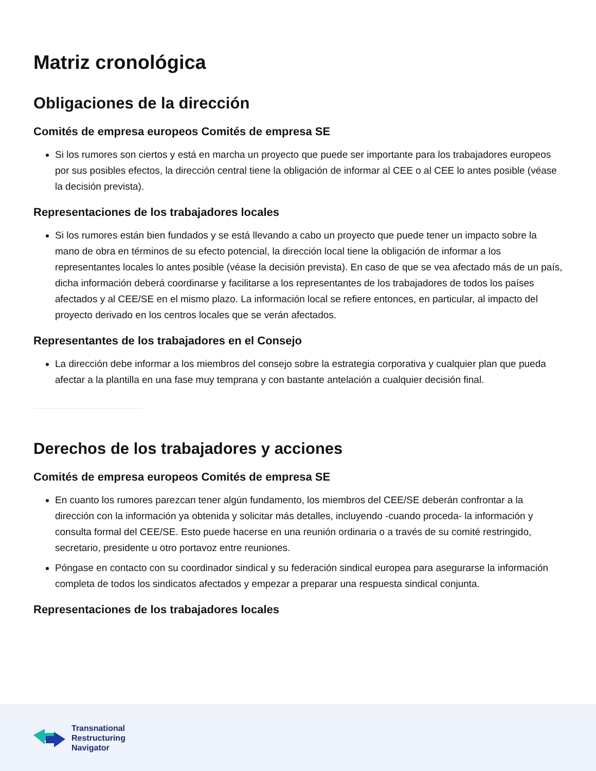Matriz cronológica
Obligaciones de la dirección
Comités de empresa europeos Comités de empresa SE
Si los rumores son ciertos y está en marcha un proyecto que puede ser importante para los trabajadores europeos por sus posibles efectos, la dirección central tiene la obligación de informar al CEE o al CEE lo antes posible (véase la decisión prevista).
Representaciones de los trabajadores locales
Si los rumores están bien fundados y se está llevando a cabo un proyecto que puede tener un impacto sobre la mano de obra en términos de su efecto potencial, la dirección local tiene la obligación de informar a los representantes locales lo antes posible (véase la decisión prevista). En caso de que se vea afectado más de un país, dicha información deberá coordinarse y facilitarse a los representantes de los trabajadores de todos los países afectados y al CEE/SE en el mismo plazo. La información local se refiere entonces, en particular, al impacto del proyecto derivado en los centros locales que se verán afectados.
Representantes de los trabajadores en el Consejo
La dirección debe informar a los miembros del consejo sobre la estrategia corporativa y cualquier plan que pueda afectar a la plantilla en una fase muy temprana y con bastante antelación a cualquier decisión final.
Derechos de los trabajadores y acciones
Comités de empresa europeos Comités de empresa SE
En cuanto los rumores parezcan tener algún fundamento, los miembros del CEE/SE deberán confrontar a la dirección con la información ya obtenida y solicitar más detalles, incluyendo -cuando proceda- la información y consulta formal del CEE/SE. Esto puede hacerse en una reunión ordinaria o a través de su comité restringido, secretario, presidente u otro portavoz entre reuniones.
Póngase en contacto con su coordinador sindical y su federación sindical europea para asegurarse la información completa de todos los sindicatos afectados y empezar a preparar una respuesta sindical conjunta.
Representaciones de los trabajadores locales
Transnational
Restructuring
Navigator